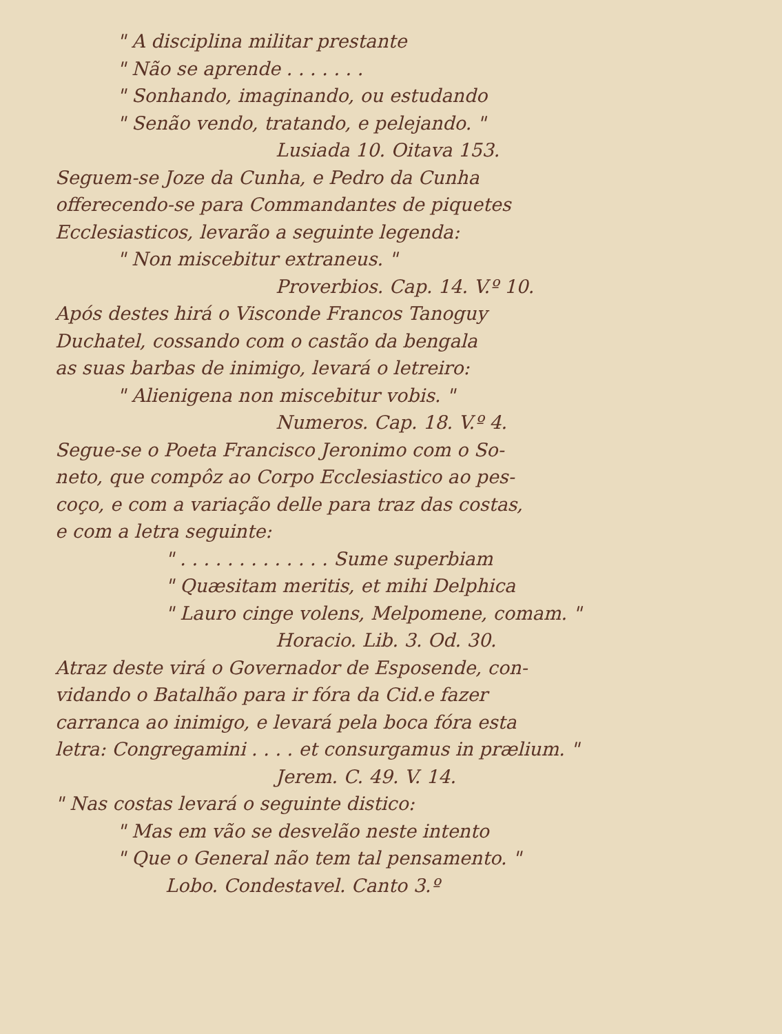" A disciplina militar prestante
" Não se aprende . . . . . . .
" Sonhando, imaginando, ou estudando
" Senão vendo, tratando, e pelejando. "
Lusiada 10. Oitava 153.
Seguem-se Joze da Cunha, e Pedro da Cunha
offerecendo-se para Commandantes de piquetes
Ecclesiasticos, levarão a seguinte legenda:
" Non miscebitur extraneus. "
Proverbios. Cap. 14. V.º 10.
Após destes hirá o Visconde Francos Tanoguy
Duchatel, cossando com o castão da bengala
as suas barbas de inimigo, levará o letreiro:
" Alienigena non miscebitur vobis. "
Numeros. Cap. 18. V.º 4.
Segue-se o Poeta Francisco Jeronimo com o So-
neto, que compôz ao Corpo Ecclesiastico ao pes-
coço, e com a variação delle para traz das costas,
e com a letra seguinte:
" . . . . . . . . . . . . . Sume superbiam
" Quæsitam meritis, et mihi Delphica
" Lauro cinge volens, Melpomene, comam. "
Horacio. Lib. 3. Od. 30.
Atraz deste virá o Governador de Esposende, con-
vidando o Batalhão para ir fóra da Cid.e fazer
carranca ao inimigo, e levará pela boca fóra esta
letra: Congregamini . . . . et consurgamus in prælium. "
Jerem. C. 49. V. 14.
" Nas costas levará o seguinte distico:
" Mas em vão se desvelão neste intento
" Que o General não tem tal pensamento. "
Lobo. Condestavel. Canto 3.º